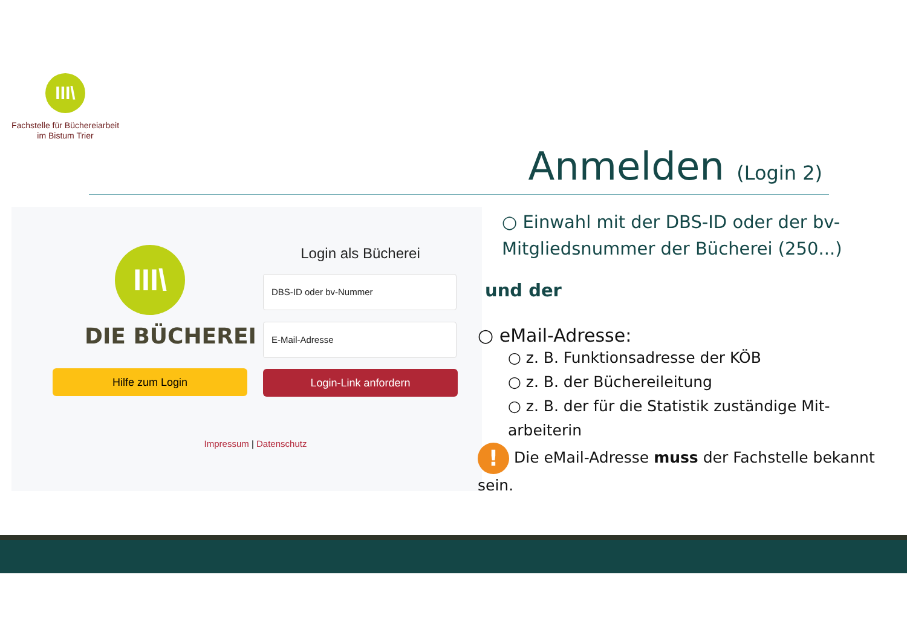III\
Fachstelle für Büchereiarbeit
im Bistum Trier
Anmelden (Login 2)
III\
DIE BÜCHEREI
Login als Bücherei
DBS-ID oder bv-Nummer
E-Mail-Adresse
Hilfe zum Login Login-Link anfordern
Impressum | Datenschutz
○ Einwahl mit der DBS-ID oder der bv-Mitgliedsnummer der Bücherei (250...)
und der
○ eMail-Adresse:
○ z. B. Funktionsadresse der KÖB
○ z. B. der Büchereileitung
○ z. B. der für die Statistik zuständige Mit-arbeiterin
! Die eMail-Adresse muss der Fachstelle bekannt sein.